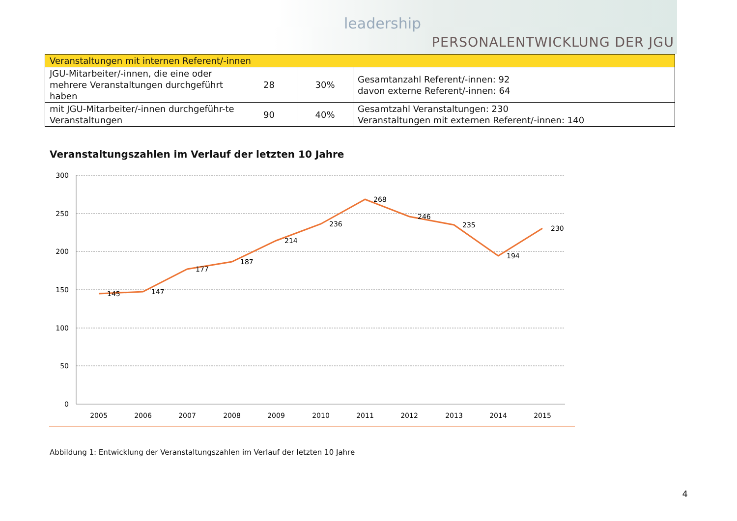leadership
PERSONALENTWICKLUNG DER JGU
| Veranstaltungen mit internen Referent/-innen | | | |
| --- | --- | --- | --- |
| JGU-Mitarbeiter/-innen, die eine oder mehrere Veranstaltungen durchgeführt haben | 28 | 30% | Gesamtanzahl Referent/-innen: 92 davon externe Referent/-innen: 64 |
| mit JGU-Mitarbeiter/-innen durchgeführ-te Veranstaltungen | 90 | 40% | Gesamtzahl Veranstaltungen: 230 Veranstaltungen mit externen Referent/-innen: 140 |
Veranstaltungszahlen im Verlauf der letzten 10 Jahre
300
250
200
150
100
50
0
2005
2006
2007
2008
2009
2010
2011
2012
2013
2014
2015
145
147
177
187
214
236
268
246
235
194
230
Abbildung 1: Entwicklung der Veranstaltungszahlen im Verlauf der letzten 10 Jahre
4